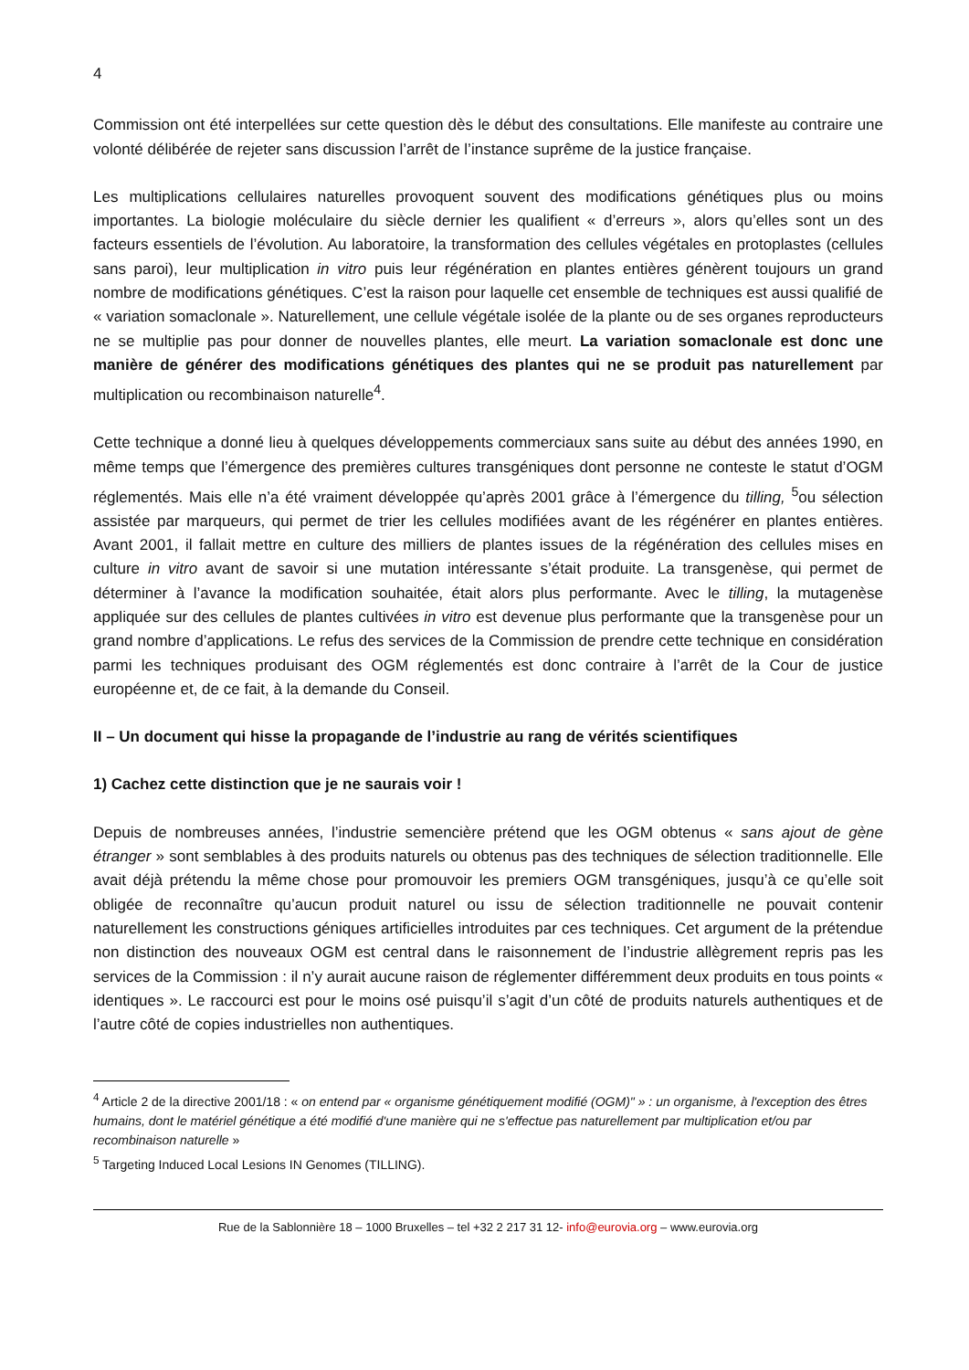4
Commission ont été interpellées sur cette question dès le début des consultations. Elle manifeste au contraire une volonté délibérée de rejeter sans discussion l’arrêt de l’instance suprême de la justice française.
Les multiplications cellulaires naturelles provoquent souvent des modifications génétiques plus ou moins importantes. La biologie moléculaire du siècle dernier les qualifient « d’erreurs », alors qu’elles sont un des facteurs essentiels de l’évolution. Au laboratoire, la transformation des cellules végétales en protoplastes (cellules sans paroi), leur multiplication in vitro puis leur régénération en plantes entières génèrent toujours un grand nombre de modifications génétiques. C’est la raison pour laquelle cet ensemble de techniques est aussi qualifié de « variation somaclonale ». Naturellement, une cellule végétale isolée de la plante ou de ses organes reproducteurs ne se multiplie pas pour donner de nouvelles plantes, elle meurt. La variation somaclonale est donc une manière de générer des modifications génétiques des plantes qui ne se produit pas naturellement par multiplication ou recombinaison naturelle<sup>4</sup>.
Cette technique a donné lieu à quelques développements commerciaux sans suite au début des années 1990, en même temps que l’émergence des premières cultures transgéniques dont personne ne conteste le statut d’OGM réglementés. Mais elle n’a été vraiment développée qu’après 2001 grâce à l’émergence du tilling, <sup>5</sup>ou sélection assistée par marqueurs, qui permet de trier les cellules modifiées avant de les régénérer en plantes entières. Avant 2001, il fallait mettre en culture des milliers de plantes issues de la régénération des cellules mises en culture in vitro avant de savoir si une mutation intéressante s’était produite. La transgenèse, qui permet de déterminer à l’avance la modification souhaitée, était alors plus performante. Avec le tilling, la mutagenèse appliquée sur des cellules de plantes cultivées in vitro est devenue plus performante que la transgenèse pour un grand nombre d’applications. Le refus des services de la Commission de prendre cette technique en considération parmi les techniques produisant des OGM réglementés est donc contraire à l’arrêt de la Cour de justice européenne et, de ce fait, à la demande du Conseil.
II – Un document qui hisse la propagande de l’industrie au rang de vérités scientifiques
1) Cachez cette distinction que je ne saurais voir !
Depuis de nombreuses années, l’industrie semencière prétend que les OGM obtenus « sans ajout de gène étranger » sont semblables à des produits naturels ou obtenus pas des techniques de sélection traditionnelle. Elle avait déjà prétendu la même chose pour promouvoir les premiers OGM transgéniques, jusqu’à ce qu’elle soit obligée de reconnaître qu’aucun produit naturel ou issu de sélection traditionnelle ne pouvait contenir naturellement les constructions géniques artificielles introduites par ces techniques. Cet argument de la prétendue non distinction des nouveaux OGM est central dans le raisonnement de l’industrie allègrement repris pas les services de la Commission : il n’y aurait aucune raison de réglementer différemment deux produits en tous points « identiques ». Le raccourci est pour le moins osé puisqu’il s’agit d’un côté de produits naturels authentiques et de l’autre côté de copies industrielles non authentiques.
<sup>4</sup> Article 2 de la directive 2001/18 : « on entend par « organisme génétiquement modifié (OGM)" » : un organisme, à l'exception des êtres humains, dont le matériel génétique a été modifié d'une manière qui ne s'effectue pas naturellement par multiplication et/ou par recombinaison naturelle »
<sup>5</sup> Targeting Induced Local Lesions IN Genomes (TILLING).
Rue de la Sablonnière 18 – 1000 Bruxelles – tel +32 2 217 31 12- info@eurovia.org – www.eurovia.org